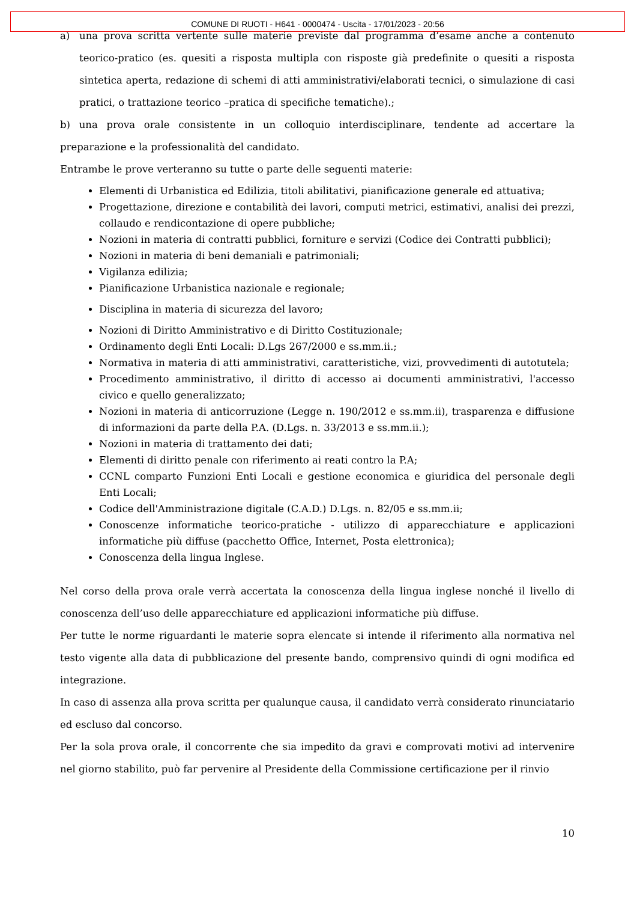COMUNE DI RUOTI - H641 - 0000474 - Uscita - 17/01/2023 - 20:56
a) una prova scritta vertente sulle materie previste dal programma d’esame anche a contenuto teorico-pratico (es. quesiti a risposta multipla con risposte già predefinite o quesiti a risposta sintetica aperta, redazione di schemi di atti amministrativi/elaborati tecnici, o simulazione di casi pratici, o trattazione teorico –pratica di specifiche tematiche).;
b) una prova orale consistente in un colloquio interdisciplinare, tendente ad accertare la preparazione e la professionalità del candidato.
Entrambe le prove verteranno su tutte o parte delle seguenti materie:
Elementi di Urbanistica ed Edilizia, titoli abilitativi, pianificazione generale ed attuativa;
Progettazione, direzione e contabilità dei lavori, computi metrici, estimativi, analisi dei prezzi, collaudo e rendicontazione di opere pubbliche;
Nozioni in materia di contratti pubblici, forniture e servizi (Codice dei Contratti pubblici);
Nozioni in materia di beni demaniali e patrimoniali;
Vigilanza edilizia;
Pianificazione Urbanistica nazionale e regionale;
Disciplina in materia di sicurezza del lavoro;
Nozioni di Diritto Amministrativo e di Diritto Costituzionale;
Ordinamento degli Enti Locali: D.Lgs 267/2000 e ss.mm.ii.;
Normativa in materia di atti amministrativi, caratteristiche, vizi, provvedimenti di autotutela;
Procedimento amministrativo, il diritto di accesso ai documenti amministrativi, l'accesso civico e quello generalizzato;
Nozioni in materia di anticorruzione (Legge n. 190/2012 e ss.mm.ii), trasparenza e diffusione di informazioni da parte della P.A. (D.Lgs. n. 33/2013 e ss.mm.ii.);
Nozioni in materia di trattamento dei dati;
Elementi di diritto penale con riferimento ai reati contro la P.A;
CCNL comparto Funzioni Enti Locali e gestione economica e giuridica del personale degli Enti Locali;
Codice dell'Amministrazione digitale (C.A.D.) D.Lgs. n. 82/05 e ss.mm.ii;
Conoscenze informatiche teorico-pratiche - utilizzo di apparecchiature e applicazioni informatiche più diffuse (pacchetto Office, Internet, Posta elettronica);
Conoscenza della lingua Inglese.
Nel corso della prova orale verrà accertata la conoscenza della lingua inglese nonché il livello di conoscenza dell’uso delle apparecchiature ed applicazioni informatiche più diffuse.
Per tutte le norme riguardanti le materie sopra elencate si intende il riferimento alla normativa nel testo vigente alla data di pubblicazione del presente bando, comprensivo quindi di ogni modifica ed integrazione.
In caso di assenza alla prova scritta per qualunque causa, il candidato verrà considerato rinunciatario ed escluso dal concorso.
Per la sola prova orale, il concorrente che sia impedito da gravi e comprovati motivi ad intervenire nel giorno stabilito, può far pervenire al Presidente della Commissione certificazione per il rinvio
10